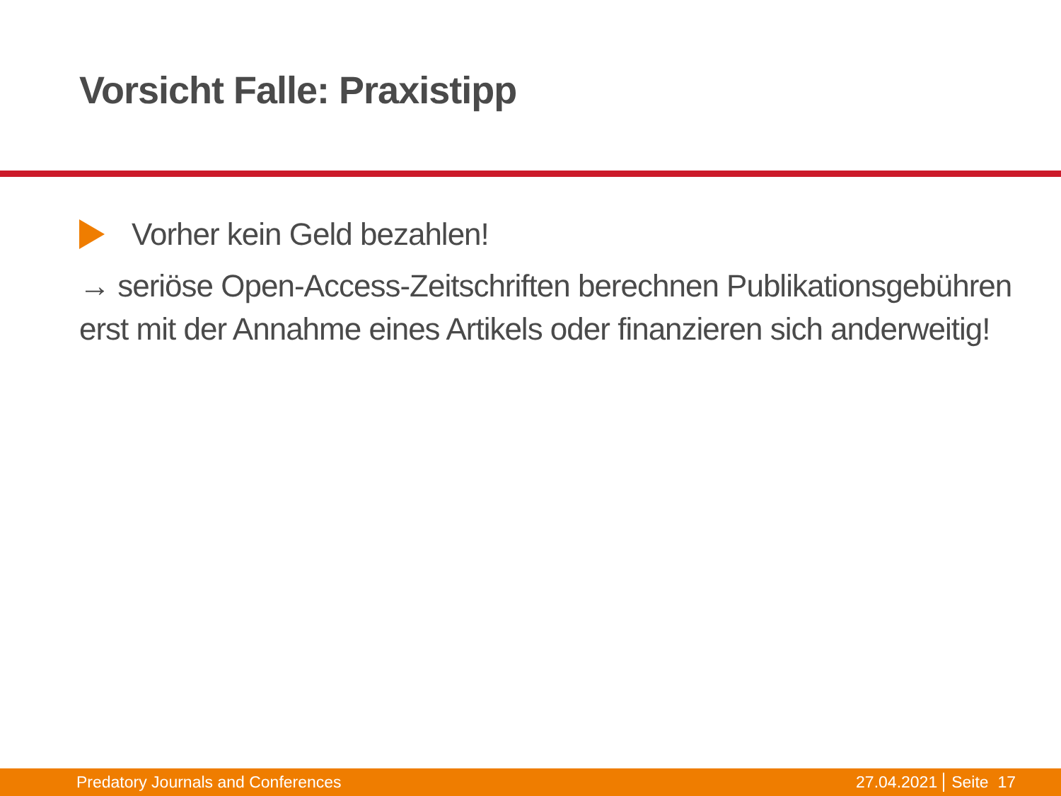Vorsicht Falle: Praxistipp
Vorher kein Geld bezahlen!
→ seriöse Open-Access-Zeitschriften berechnen Publikationsgebühren erst mit der Annahme eines Artikels oder finanzieren sich anderweitig!
Predatory Journals and Conferences 27.04.2021 Seite 17